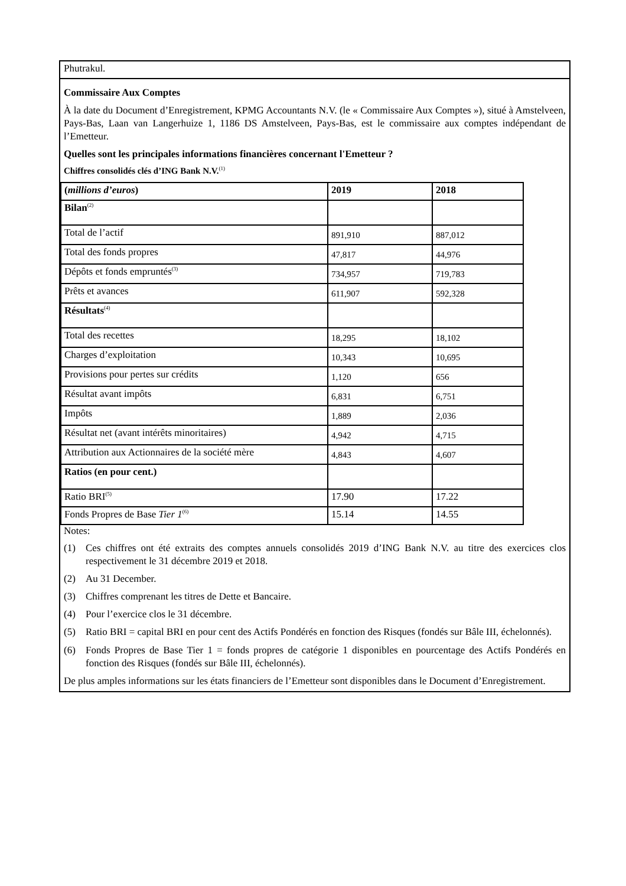Phutrakul.
Commissaire Aux Comptes
À la date du Document d’Enregistrement, KPMG Accountants N.V. (le « Commissaire Aux Comptes »), situé à Amstelveen, Pays-Bas, Laan van Langerhuize 1, 1186 DS Amstelveen, Pays-Bas, est le commissaire aux comptes indépendant de l’Emetteur.
Quelles sont les principales informations financières concernant l'Emetteur ?
Chiffres consolidés clés d’ING Bank N.V.<sup>(1)</sup>
| ( millions d’euros ) | 2019 | 2018 |
| Bilan<sup>(2)</sup> | | |
| Total de l’actif | 891,910 | 887,012 |
| Total des fonds propres | 47,817 | 44,976 |
| Dépôts et fonds empruntés<sup>(3)</sup> | 734,957 | 719,783 |
| Prêts et avances | 611,907 | 592,328 |
| Résultats<sup>(4)</sup> | | |
| Total des recettes | 18,295 | 18,102 |
| Charges d’exploitation | 10,343 | 10,695 |
| Provisions pour pertes sur crédits | 1,120 | 656 |
| Résultat avant impôts | 6,831 | 6,751 |
| Impôts | 1,889 | 2,036 |
| Résultat net (avant intérêts minoritaires) | 4,942 | 4,715 |
| Attribution aux Actionnaires de la société mère | 4,843 | 4,607 |
| Ratios (en pour cent.) | | |
| Ratio BRI<sup>(5)</sup> | 17.90 | 17.22 |
| Fonds Propres de Base Tier 1<sup>(6)</sup> | 15.14 | 14.55 |
Notes:
(1) Ces chiffres ont été extraits des comptes annuels consolidés 2019 d’ING Bank N.V. au titre des exercices clos respectivement le 31 décembre 2019 et 2018.
(2) Au 31 December.
(3) Chiffres comprenant les titres de Dette et Bancaire.
(4) Pour l’exercice clos le 31 décembre.
(5) Ratio BRI = capital BRI en pour cent des Actifs Pondérés en fonction des Risques (fondés sur Bâle III, échelonnés).
(6) Fonds Propres de Base Tier 1 = fonds propres de catégorie 1 disponibles en pourcentage des Actifs Pondérés en fonction des Risques (fondés sur Bâle III, échelonnés).
De plus amples informations sur les états financiers de l’Emetteur sont disponibles dans le Document d’Enregistrement.